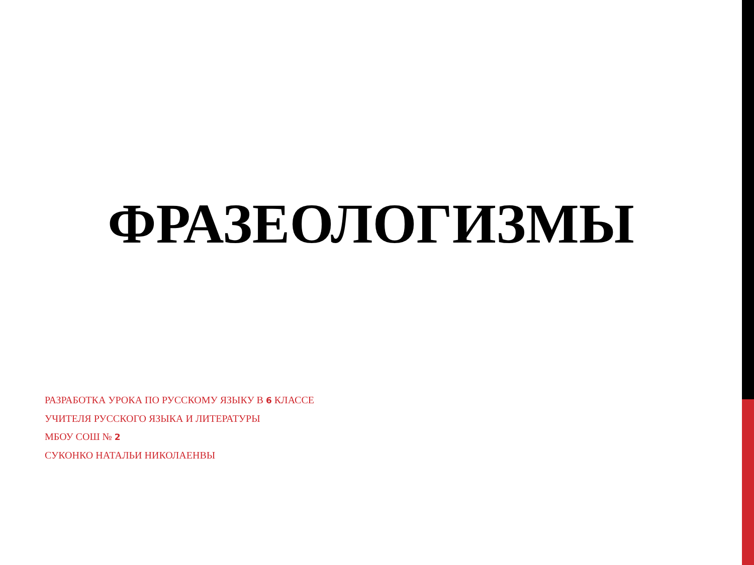ФРАЗЕОЛОГИЗМЫ
РАЗРАБОТКА УРОКА ПО РУССКОМУ ЯЗЫКУ В 6 КЛАССЕ
УЧИТЕЛЯ РУССКОГО ЯЗЫКА И ЛИТЕРАТУРЫ
МБОУ СОШ № 2
СУКОНКО НАТАЛЬИ НИКОЛАЕНВЫ